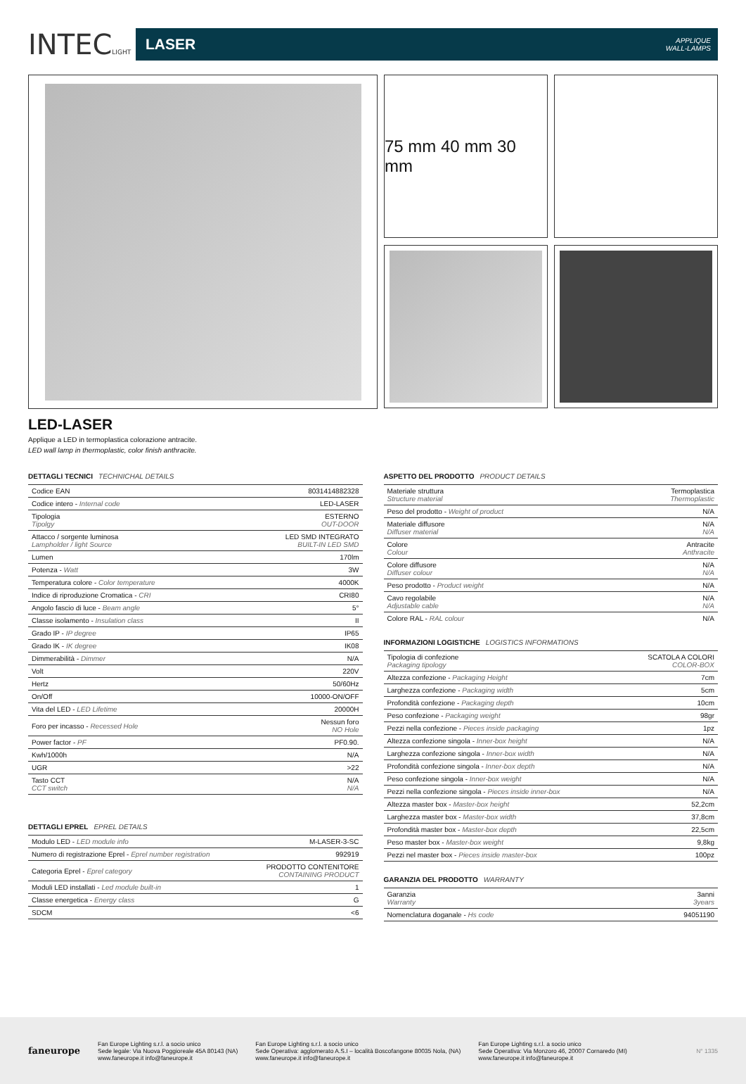INTECLIGHT
LASER APPLIQUE
WALL-LAMPS
75 mm 40 mm 30 mm
LED-LASER
Applique a LED in termoplastica colorazione antracite.
LED wall lamp in thermoplastic, color finish anthracite.
DETTAGLI TECNICI TECHNICHAL DETAILS
| Codice EAN | 8031414882328 |
| Codice intero - Internal code | LED-LASER |
| Tipologia Tipolgy | ESTERNO OUT-DOOR |
| Attacco / sorgente luminosa Lampholder / light Source | LED SMD INTEGRATO BUILT-IN LED SMD |
| Lumen | 170lm |
| Potenza - Watt | 3W |
| Temperatura colore - Color temperature | 4000K |
| Indice di riproduzione Cromatica - CRI | CRI80 |
| Angolo fascio di luce - Beam angle | 5° |
| Classe isolamento - Insulation class | II |
| Grado IP - IP degree | IP65 |
| Grado IK - IK degree | IK08 |
| Dimmerabilità - Dimmer | N/A |
| Volt | 220V |
| Hertz | 50/60Hz |
| On/Off | 10000-ON/OFF |
| Vita del LED - LED Lifetime | 20000H |
| Foro per incasso - Recessed Hole | Nessun foro NO Hole |
| Power factor - PF | PF0.90. |
| Kwh/1000h | N/A |
| UGR | >22 |
| Tasto CCT CCT switch | N/A N/A |
DETTAGLI EPREL EPREL DETAILS
| Modulo LED - LED module info | M-LASER-3-SC |
| Numero di registrazione Eprel - Eprel number registration | 992919 |
| Categoria Eprel - Eprel category | PRODOTTO CONTENITORE CONTAINING PRODUCT |
| Moduli LED installati - Led module built-in | 1 |
| Classe energetica - Energy class | G |
| SDCM | <6 |
ASPETTO DEL PRODOTTO PRODUCT DETAILS
| Materiale struttura Structure material | Termoplastica Thermoplastic |
| Peso del prodotto - Weight of product | N/A |
| Materiale diffusore Diffuser material | N/A N/A |
| Colore Colour | Antracite Anthracite |
| Colore diffusore Diffuser colour | N/A N/A |
| Peso prodotto - Product weight | N/A |
| Cavo regolabile Adjustable cable | N/A N/A |
| Colore RAL - RAL colour | N/A |
INFORMAZIONI LOGISTICHE LOGISTICS INFORMATIONS
| Tipologia di confezione Packaging tipology | SCATOLA A COLORI COLOR-BOX |
| Altezza confezione - Packaging Height | 7cm |
| Larghezza confezione - Packaging width | 5cm |
| Profondità confezione - Packaging depth | 10cm |
| Peso confezione - Packaging weight | 98gr |
| Pezzi nella confezione - Pieces inside packaging | 1pz |
| Altezza confezione singola - Inner-box height | N/A |
| Larghezza confezione singola - Inner-box width | N/A |
| Profondità confezione singola - Inner-box depth | N/A |
| Peso confezione singola - Inner-box weight | N/A |
| Pezzi nella confezione singola - Pieces inside inner-box | N/A |
| Altezza master box - Master-box height | 52,2cm |
| Larghezza master box - Master-box width | 37,8cm |
| Profondità master box - Master-box depth | 22,5cm |
| Peso master box - Master-box weight | 9,8kg |
| Pezzi nel master box - Pieces inside master-box | 100pz |
GARANZIA DEL PRODOTTO WARRANTY
| Garanzia Warranty | 3anni 3years |
| Nomenclatura doganale - Hs code | 94051190 |
faneurope
Fan Europe Lighting s.r.l. a socio unico
Sede legale: Via Nuova Poggioreale 45A 80143 (NA)
www.faneurope.it info@faneurope.it
Fan Europe Lighting s.r.l. a socio unico
Sede Operativa: agglomerato A.S.I – località Boscofangone 80035 Nola, (NA)
www.faneurope.it info@faneurope.it
Fan Europe Lighting s.r.l. a socio unico
Sede Operativa: Via Monzoro 46, 20007 Cornaredo (MI)
www.faneurope.it info@faneurope.it
N° 1335